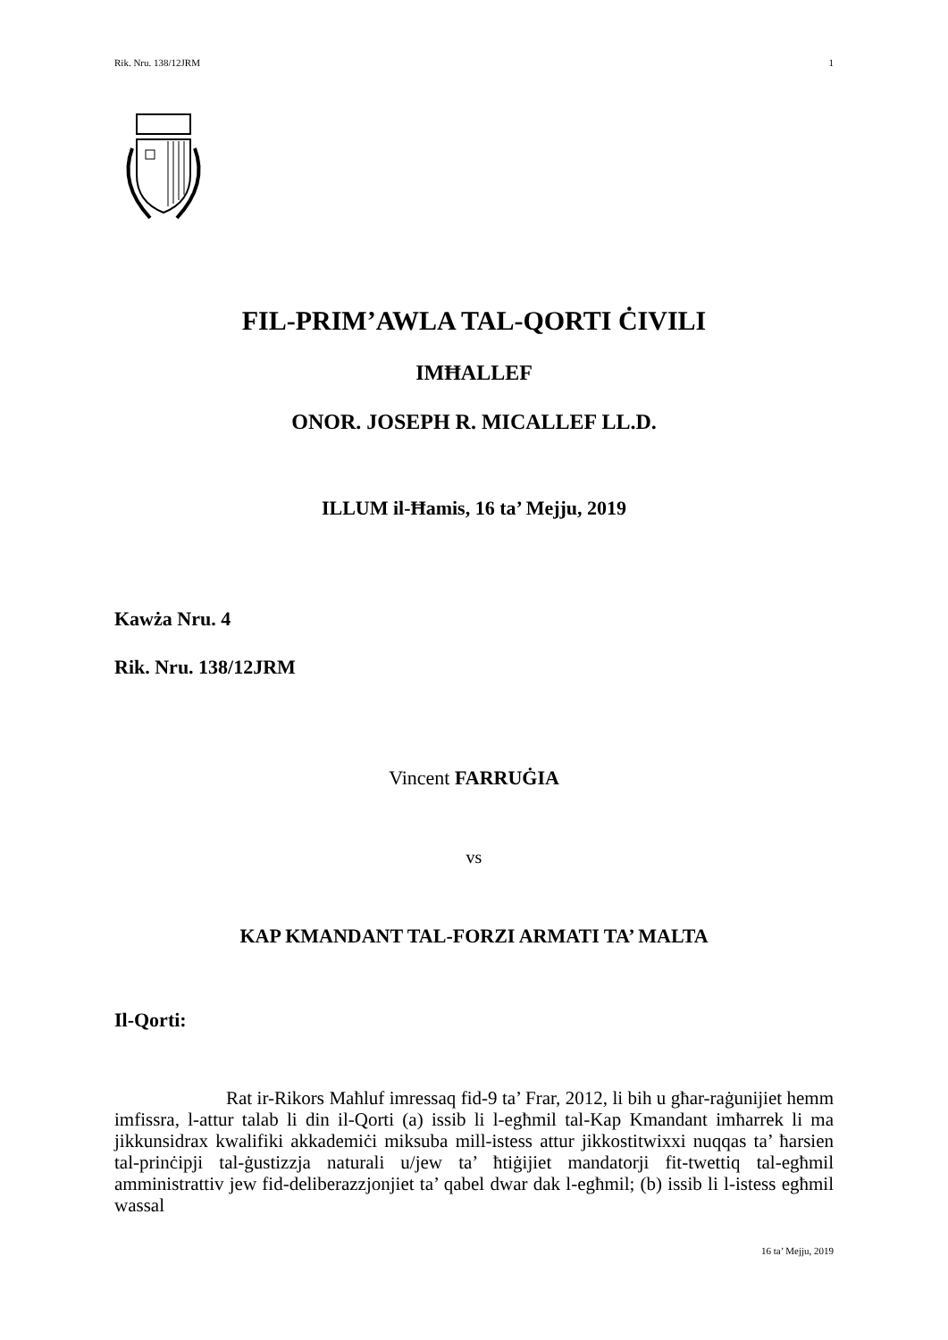Rik. Nru. 138/12JRM 1
FIL-PRIM’AWLA TAL-QORTI ĊIVILI
IMĦALLEF
ONOR. JOSEPH R. MICALLEF LL.D.
ILLUM il-Ħamis, 16 ta’ Mejju, 2019
Kawża Nru. 4
Rik. Nru. 138/12JRM
Vincent FARRUĠIA
vs
KAP KMANDANT TAL-FORZI ARMATI TA’ MALTA
Il-Qorti:
Rat ir-Rikors Maħluf imressaq fid-9 ta’ Frar, 2012, li bih u għar-raġunijiet hemm imfissra, l-attur talab li din il-Qorti (a) issib li l-egħmil tal-Kap Kmandant imħarrek li ma jikkunsidrax kwalifiki akkademiċi miksuba mill-istess attur jikkostitwixxi nuqqas ta’ ħarsien tal-prinċipji tal-ġustizzja naturali u/jew ta’ ħtiġijiet mandatorji fit-twettiq tal-egħmil amministrattiv jew fid-deliberazzjonjiet ta’ qabel dwar dak l-egħmil; (b) issib li l-istess egħmil wassal
16 ta’ Mejju, 2019